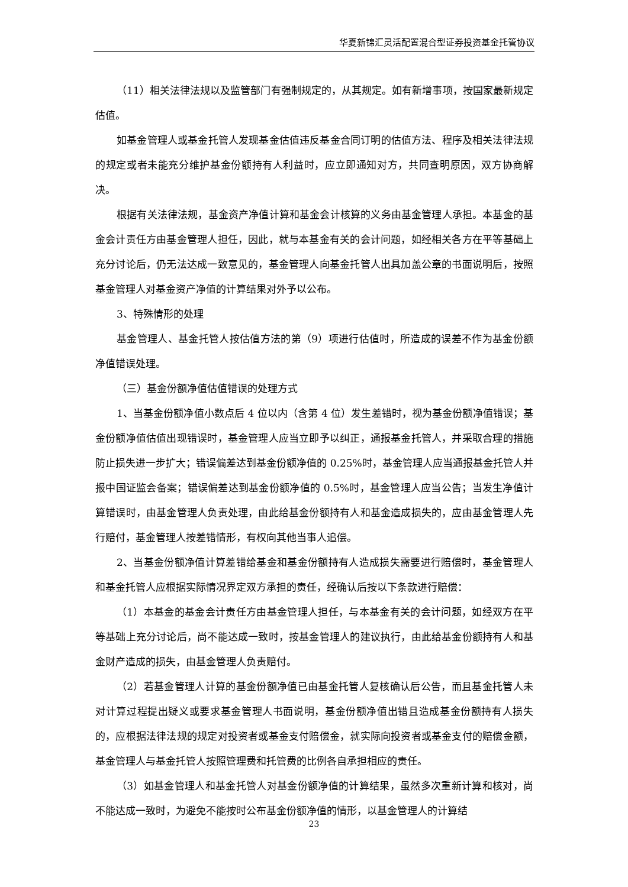华夏新锦汇灵活配置混合型证券投资基金托管协议
（11）相关法律法规以及监管部门有强制规定的，从其规定。如有新增事项，按国家最新规定估值。
如基金管理人或基金托管人发现基金估值违反基金合同订明的估值方法、程序及相关法律法规的规定或者未能充分维护基金份额持有人利益时，应立即通知对方，共同查明原因，双方协商解决。
根据有关法律法规，基金资产净值计算和基金会计核算的义务由基金管理人承担。本基金的基金会计责任方由基金管理人担任，因此，就与本基金有关的会计问题，如经相关各方在平等基础上充分讨论后，仍无法达成一致意见的，基金管理人向基金托管人出具加盖公章的书面说明后，按照基金管理人对基金资产净值的计算结果对外予以公布。
3、特殊情形的处理
基金管理人、基金托管人按估值方法的第（9）项进行估值时，所造成的误差不作为基金份额净值错误处理。
（三）基金份额净值估值错误的处理方式
1、当基金份额净值小数点后 4 位以内（含第 4 位）发生差错时，视为基金份额净值错误；基金份额净值估值出现错误时，基金管理人应当立即予以纠正，通报基金托管人，并采取合理的措施防止损失进一步扩大；错误偏差达到基金份额净值的 0.25%时，基金管理人应当通报基金托管人并报中国证监会备案；错误偏差达到基金份额净值的 0.5%时，基金管理人应当公告；当发生净值计算错误时，由基金管理人负责处理，由此给基金份额持有人和基金造成损失的，应由基金管理人先行赔付，基金管理人按差错情形，有权向其他当事人追偿。
2、当基金份额净值计算差错给基金和基金份额持有人造成损失需要进行赔偿时，基金管理人和基金托管人应根据实际情况界定双方承担的责任，经确认后按以下条款进行赔偿：
（1）本基金的基金会计责任方由基金管理人担任，与本基金有关的会计问题，如经双方在平等基础上充分讨论后，尚不能达成一致时，按基金管理人的建议执行，由此给基金份额持有人和基金财产造成的损失，由基金管理人负责赔付。
（2）若基金管理人计算的基金份额净值已由基金托管人复核确认后公告，而且基金托管人未对计算过程提出疑义或要求基金管理人书面说明，基金份额净值出错且造成基金份额持有人损失的，应根据法律法规的规定对投资者或基金支付赔偿金，就实际向投资者或基金支付的赔偿金额，基金管理人与基金托管人按照管理费和托管费的比例各自承担相应的责任。
（3）如基金管理人和基金托管人对基金份额净值的计算结果，虽然多次重新计算和核对，尚不能达成一致时，为避免不能按时公布基金份额净值的情形，以基金管理人的计算结
23